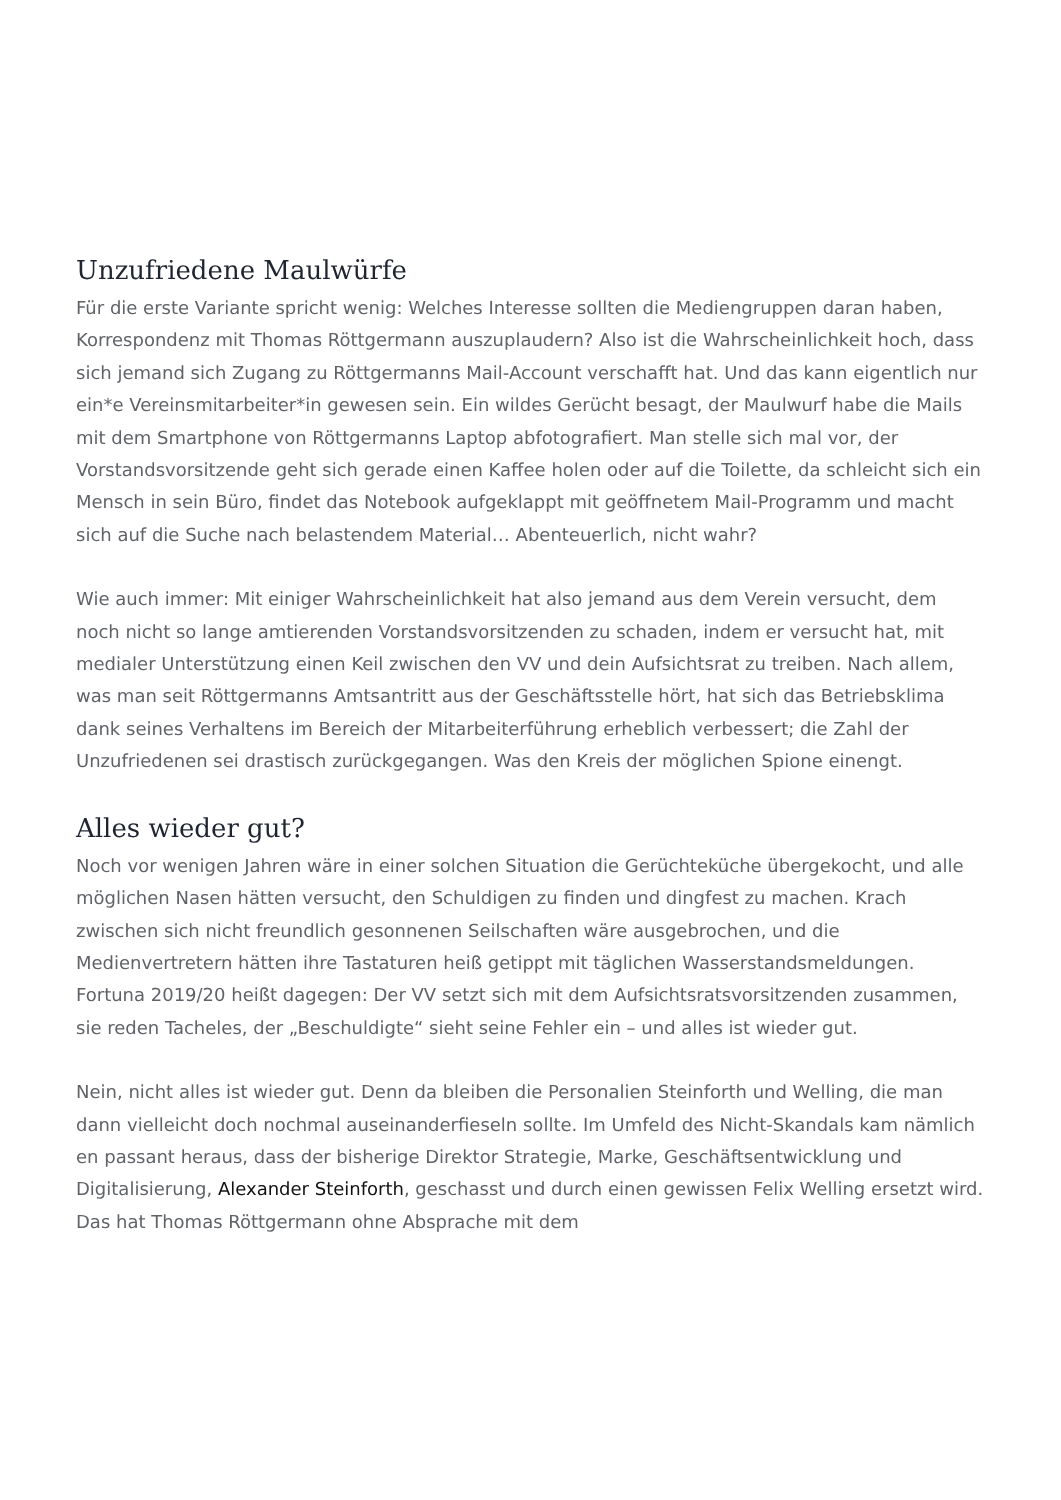Unzufriedene Maulwürfe
Für die erste Variante spricht wenig: Welches Interesse sollten die Mediengruppen daran haben, Korrespondenz mit Thomas Röttgermann auszuplaudern? Also ist die Wahrscheinlichkeit hoch, dass sich jemand sich Zugang zu Röttgermanns Mail-Account verschafft hat. Und das kann eigentlich nur ein*e Vereinsmitarbeiter*in gewesen sein. Ein wildes Gerücht besagt, der Maulwurf habe die Mails mit dem Smartphone von Röttgermanns Laptop abfotografiert. Man stelle sich mal vor, der Vorstandsvorsitzende geht sich gerade einen Kaffee holen oder auf die Toilette, da schleicht sich ein Mensch in sein Büro, findet das Notebook aufgeklappt mit geöffnetem Mail-Programm und macht sich auf die Suche nach belastendem Material… Abenteuerlich, nicht wahr?
Wie auch immer: Mit einiger Wahrscheinlichkeit hat also jemand aus dem Verein versucht, dem noch nicht so lange amtierenden Vorstandsvorsitzenden zu schaden, indem er versucht hat, mit medialer Unterstützung einen Keil zwischen den VV und dein Aufsichtsrat zu treiben. Nach allem, was man seit Röttgermanns Amtsantritt aus der Geschäftsstelle hört, hat sich das Betriebsklima dank seines Verhaltens im Bereich der Mitarbeiterführung erheblich verbessert; die Zahl der Unzufriedenen sei drastisch zurückgegangen. Was den Kreis der möglichen Spione einengt.
Alles wieder gut?
Noch vor wenigen Jahren wäre in einer solchen Situation die Gerüchteküche übergekocht, und alle möglichen Nasen hätten versucht, den Schuldigen zu finden und dingfest zu machen. Krach zwischen sich nicht freundlich gesonnenen Seilschaften wäre ausgebrochen, und die Medienvertretern hätten ihre Tastaturen heiß getippt mit täglichen Wasserstandsmeldungen. Fortuna 2019/20 heißt dagegen: Der VV setzt sich mit dem Aufsichtsratsvorsitzenden zusammen, sie reden Tacheles, der „Beschuldigte“ sieht seine Fehler ein – und alles ist wieder gut.
Nein, nicht alles ist wieder gut. Denn da bleiben die Personalien Steinforth und Welling, die man dann vielleicht doch nochmal auseinanderfieseln sollte. Im Umfeld des Nicht-Skandals kam nämlich en passant heraus, dass der bisherige Direktor Strategie, Marke, Geschäftsentwicklung und Digitalisierung, Alexander Steinforth, geschasst und durch einen gewissen Felix Welling ersetzt wird. Das hat Thomas Röttgermann ohne Absprache mit dem